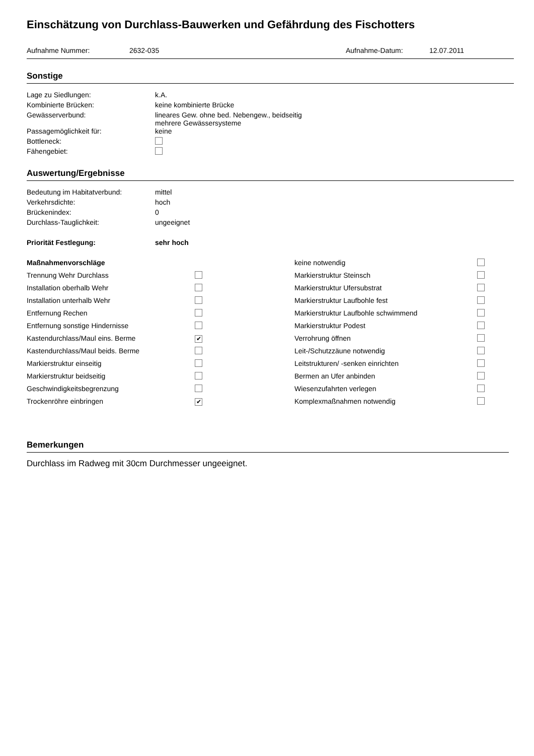Einschätzung von Durchlass-Bauwerken und Gefährdung des Fischotters
Aufnahme Nummer: 2632-035 Aufnahme-Datum: 12.07.2011
Sonstige
| Lage zu Siedlungen: | k.A. |
| Kombinierte Brücken: | keine kombinierte Brücke |
| Gewässerverbund: | lineares Gew. ohne bed. Nebengew., beidseitig mehrere Gewässersysteme |
| Passagemöglichkeit für: | keine |
| Bottleneck: | |
| Fähengebiet: | |
Auswertung/Ergebnisse
| Bedeutung im Habitatverbund: | mittel |
| Verkehrsdichte: | hoch |
| Brückenindex: | 0 |
| Durchlass-Tauglichkeit: | ungeeignet |
| Priorität Festlegung: | sehr hoch |
| Maßnahmenvorschläge | | keine notwendig | |
| Trennung Wehr Durchlass | | Markierstruktur Steinsch | |
| Installation oberhalb Wehr | | Markierstruktur Ufersubstrat | |
| Installation unterhalb Wehr | | Markierstruktur Laufbohle fest | |
| Entfernung Rechen | | Markierstruktur Laufbohle schwimmend | |
| Entfernung sonstige Hindernisse | | Markierstruktur Podest | |
| Kastendurchlass/Maul eins. Berme | ✔ | Verrohrung öffnen | |
| Kastendurchlass/Maul beids. Berme | | Leit-/Schutzzäune notwendig | |
| Markierstruktur einseitig | | Leitstrukturen/ -senken einrichten | |
| Markierstruktur beidseitig | | Bermen an Ufer anbinden | |
| Geschwindigkeitsbegrenzung | | Wiesenzufahrten verlegen | |
| Trockenröhre einbringen | ✔ | Komplexmaßnahmen notwendig | |
Bemerkungen
Durchlass im Radweg mit 30cm Durchmesser ungeeignet.